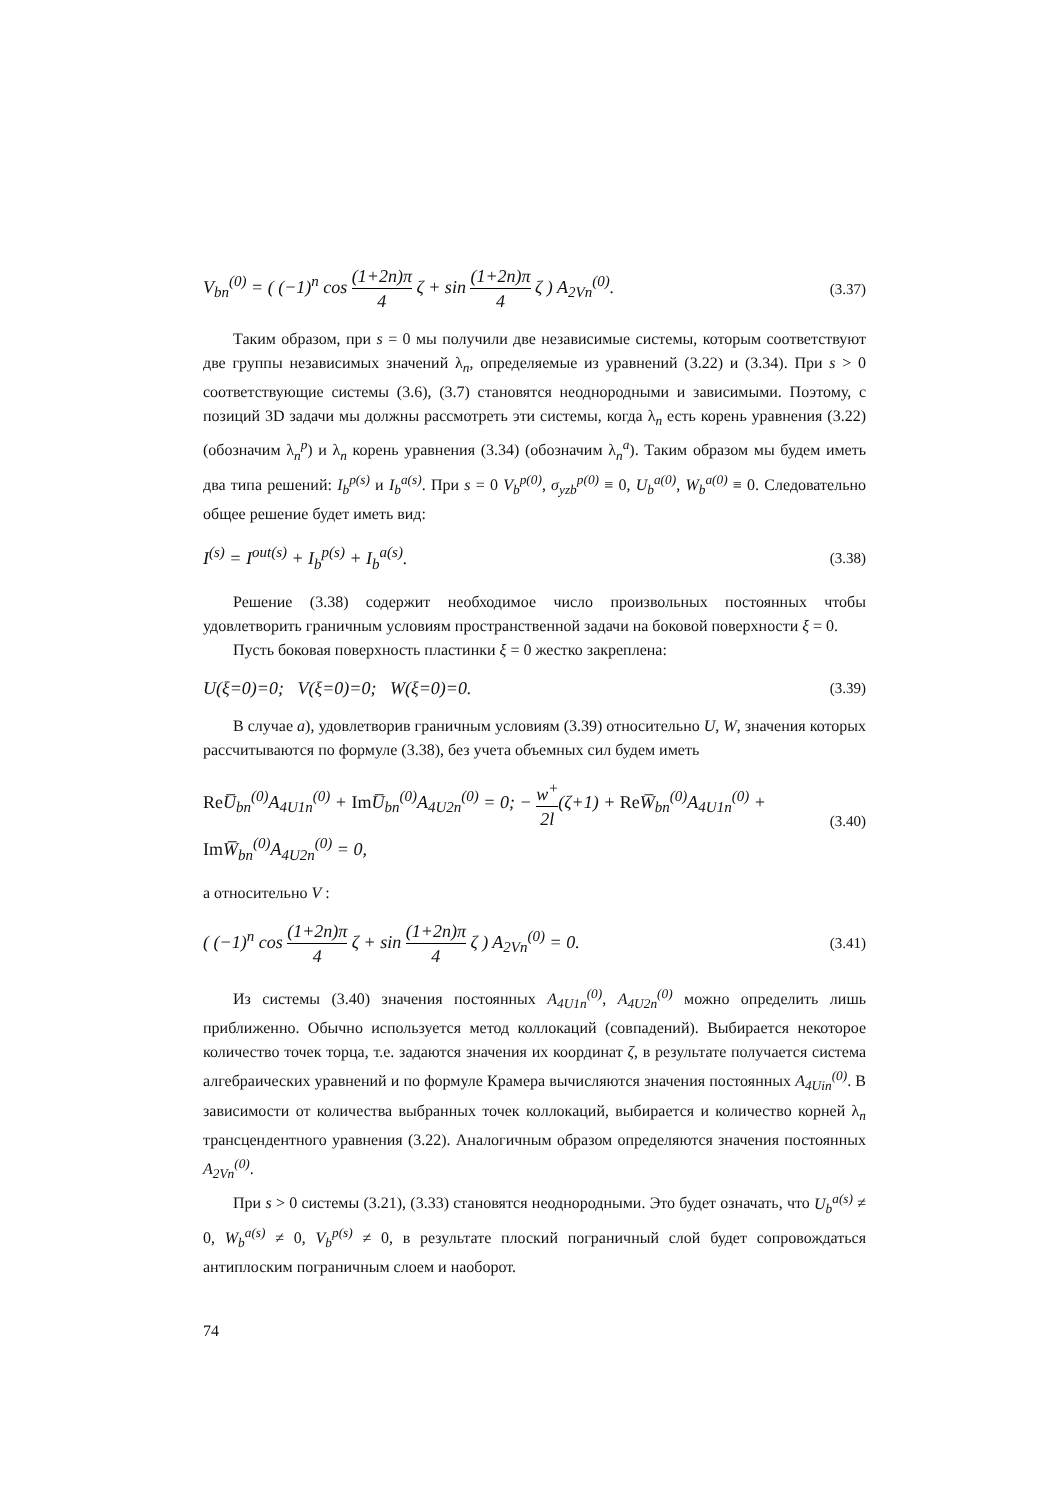V<sub>bn</sub><sup>(0)</sup> = ( (−1)<sup>n</sup> cos (1+2n)π 4 ζ + sin (1+2n)π 4 ζ ) A<sub>2Vn</sub><sup>(0)</sup>. (3.37)
Таким образом, при s = 0 мы получили две независимые системы, которым соответствуют две группы независимых значений λ<sub>n</sub>, определяемые из уравнений (3.22) и (3.34). При s > 0 соответствующие системы (3.6), (3.7) становятся неоднородными и зависимыми. Поэтому, с позиций 3D задачи мы должны рассмотреть эти системы, когда λ<sub>n</sub> есть корень уравнения (3.22) (обозначим λ<sub>n</sub><sup>p</sup>) и λ<sub>n</sub> корень уравнения (3.34) (обозначим λ<sub>n</sub><sup>a</sup>). Таким образом мы будем иметь два типа решений: I<sub>b</sub><sup>p(s)</sup> и I<sub>b</sub><sup>a(s)</sup>. При s = 0 V<sub>b</sub><sup>p(0)</sup>, σ<sub>yzb</sub><sup>p(0)</sup> ≡ 0, U<sub>b</sub><sup>a(0)</sup>, W<sub>b</sub><sup>a(0)</sup> ≡ 0. Следовательно общее решение будет иметь вид:
I<sup>(s)</sup> = I<sup>out(s)</sup> + I<sub>b</sub><sup>p(s)</sup> + I<sub>b</sub><sup>a(s)</sup>. (3.38)
Решение (3.38) содержит необходимое число произвольных постоянных чтобы удовлетворить граничным условиям пространственной задачи на боковой поверхности ξ = 0.
Пусть боковая поверхность пластинки ξ = 0 жестко закреплена:
U(ξ=0)=0; V(ξ=0)=0; W(ξ=0)=0. (3.39)
В случае a), удовлетворив граничным условиям (3.39) относительно U, W, значения которых рассчитываются по формуле (3.38), без учета объемных сил будем иметь
Re U̅<sub>bn</sub><sup>(0)</sup>A<sub>4U1n</sub><sup>(0)</sup> + Im U̅<sub>bn</sub><sup>(0)</sup>A<sub>4U2n</sub><sup>(0)</sup> = 0; − w<sup>+</sup> 2l(ζ+1) + Re W̅<sub>bn</sub><sup>(0)</sup>A<sub>4U1n</sub><sup>(0)</sup> + Im W̅<sub>bn</sub><sup>(0)</sup>A<sub>4U2n</sub><sup>(0)</sup> = 0, (3.40)
а относительно V :
( (−1)<sup>n</sup> cos (1+2n)π 4 ζ + sin (1+2n)π 4 ζ ) A<sub>2Vn</sub><sup>(0)</sup> = 0. (3.41)
Из системы (3.40) значения постоянных A<sub>4U1n</sub><sup>(0)</sup>, A<sub>4U2n</sub><sup>(0)</sup> можно определить лишь приближенно. Обычно используется метод коллокаций (совпадений). Выбирается некоторое количество точек торца, т.е. задаются значения их координат ζ, в результате получается система алгебраических уравнений и по формуле Крамера вычисляются значения постоянных A<sub>4Uin</sub><sup>(0)</sup>. В зависимости от количества выбранных точек коллокаций, выбирается и количество корней λ<sub>n</sub> трансцендентного уравнения (3.22). Аналогичным образом определяются значения постоянных A<sub>2Vn</sub><sup>(0)</sup>.
При s > 0 системы (3.21), (3.33) становятся неоднородными. Это будет означать, что U<sub>b</sub><sup>a(s)</sup> ≠ 0, W<sub>b</sub><sup>a(s)</sup> ≠ 0, V<sub>b</sub><sup>p(s)</sup> ≠ 0, в результате плоский пограничный слой будет сопровождаться антиплоским пограничным слоем и наоборот.
74